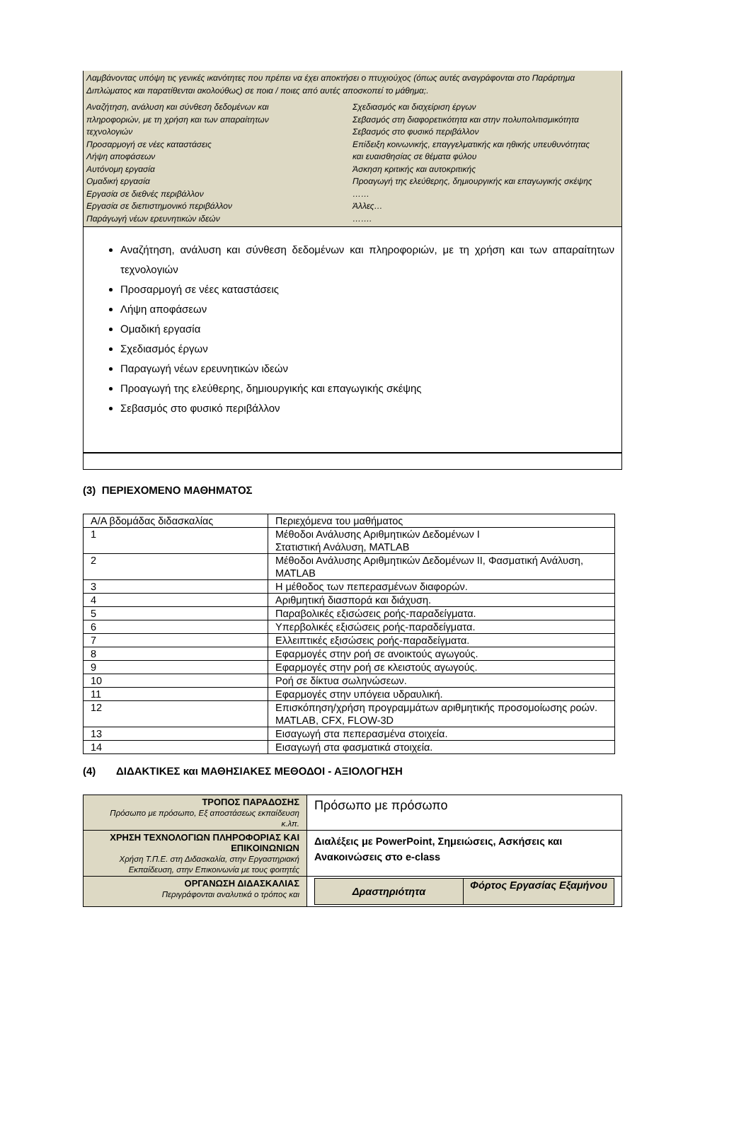Λαμβάνοντας υπόψη τις γενικές ικανότητες που πρέπει να έχει αποκτήσει ο πτυχιούχος (όπως αυτές αναγράφονται στο Παράρτημα Διπλώματος και παρατίθενται ακολούθως) σε ποια / ποιες από αυτές αποσκοπεί το μάθημα;.
Αναζήτηση, ανάλυση και σύνθεση δεδομένων και
πληροφοριών, με τη χρήση και των απαραίτητων
τεχνολογιών
Προσαρμογή σε νέες καταστάσεις
Λήψη αποφάσεων
Αυτόνομη εργασία
Ομαδική εργασία
Εργασία σε διεθνές περιβάλλον
Εργασία σε διεπιστημονικό περιβάλλον
Παράγωγή νέων ερευνητικών ιδεών
Σχεδιασμός και διαχείριση έργων
Σεβασμός στη διαφορετικότητα και στην πολυπολιτισμικότητα
Σεβασμός στο φυσικό περιβάλλον
Επίδειξη κοινωνικής, επαγγελματικής και ηθικής υπευθυνότητας
και ευαισθησίας σε θέματα φύλου
Άσκηση κριτικής και αυτοκριτικής
Προαγωγή της ελεύθερης, δημιουργικής και επαγωγικής σκέψης
……
Άλλες…
…….
Αναζήτηση, ανάλυση και σύνθεση δεδομένων και πληροφοριών, με τη χρήση και των απαραίτητων τεχνολογιών
Προσαρμογή σε νέες καταστάσεις
Λήψη αποφάσεων
Ομαδική εργασία
Σχεδιασμός έργων
Παραγωγή νέων ερευνητικών ιδεών
Προαγωγή της ελεύθερης, δημιουργικής και επαγωγικής σκέψης
Σεβασμός στο φυσικό περιβάλλον
(3) ΠΕΡΙΕΧΟΜΕΝΟ ΜΑΘΗΜΑΤΟΣ
| Α/Α βδομάδας διδασκαλίας | Περιεχόμενα του μαθήματος |
| 1 | Μέθοδοι Ανάλυσης Αριθμητικών Δεδομένων Ι Στατιστική Ανάλυση, MATLAB |
| 2 | Μέθοδοι Ανάλυσης Αριθμητικών Δεδομένων ΙΙ, Φασματική Ανάλυση, MATLAB |
| 3 | Η μέθοδος των πεπερασμένων διαφορών. |
| 4 | Αριθμητική διασπορά και διάχυση. |
| 5 | Παραβολικές εξισώσεις ροής-παραδείγματα. |
| 6 | Υπερβολικές εξισώσεις ροής-παραδείγματα. |
| 7 | Ελλειπτικές εξισώσεις ροής-παραδείγματα. |
| 8 | Εφαρμογές στην ροή σε ανοικτούς αγωγούς. |
| 9 | Εφαρμογές στην ροή σε κλειστούς αγωγούς. |
| 10 | Ροή σε δίκτυα σωληνώσεων. |
| 11 | Εφαρμογές στην υπόγεια υδραυλική. |
| 12 | Επισκόπηση/χρήση προγραμμάτων αριθμητικής προσομοίωσης ροών. MATLAB, CFX, FLOW-3D |
| 13 | Εισαγωγή στα πεπερασμένα στοιχεία. |
| 14 | Εισαγωγή στα φασματικά στοιχεία. |
(4) ΔΙΔΑΚΤΙΚΕΣ και ΜΑΘΗΣΙΑΚΕΣ ΜΕΘΟΔΟΙ - ΑΞΙΟΛΟΓΗΣΗ
| ΤΡΟΠΟΣ ΠΑΡΑΔΟΣΗΣ Πρόσωπο με πρόσωπο, Εξ αποστάσεως εκπαίδευση κ.λπ. | Πρόσωπο με πρόσωπο |
| ΧΡΗΣΗ ΤΕΧΝΟΛΟΓΙΩΝ ΠΛΗΡΟΦΟΡΙΑΣ ΚΑΙ ΕΠΙΚΟΙΝΩΝΙΩΝ Χρήση Τ.Π.Ε. στη Διδασκαλία, στην Εργαστηριακή Εκπαίδευση, στην Επικοινωνία με τους φοιτητές | Διαλέξεις με PowerPoint, Σημειώσεις, Ασκήσεις και Ανακοινώσεις στο e-class |
| ΟΡΓΑΝΩΣΗ ΔΙΔΑΣΚΑΛΙΑΣ Περιγράφονται αναλυτικά ο τρόπος και | / Δραστηριότητα / Φόρτος Εργασίας Εξαμήνου / |